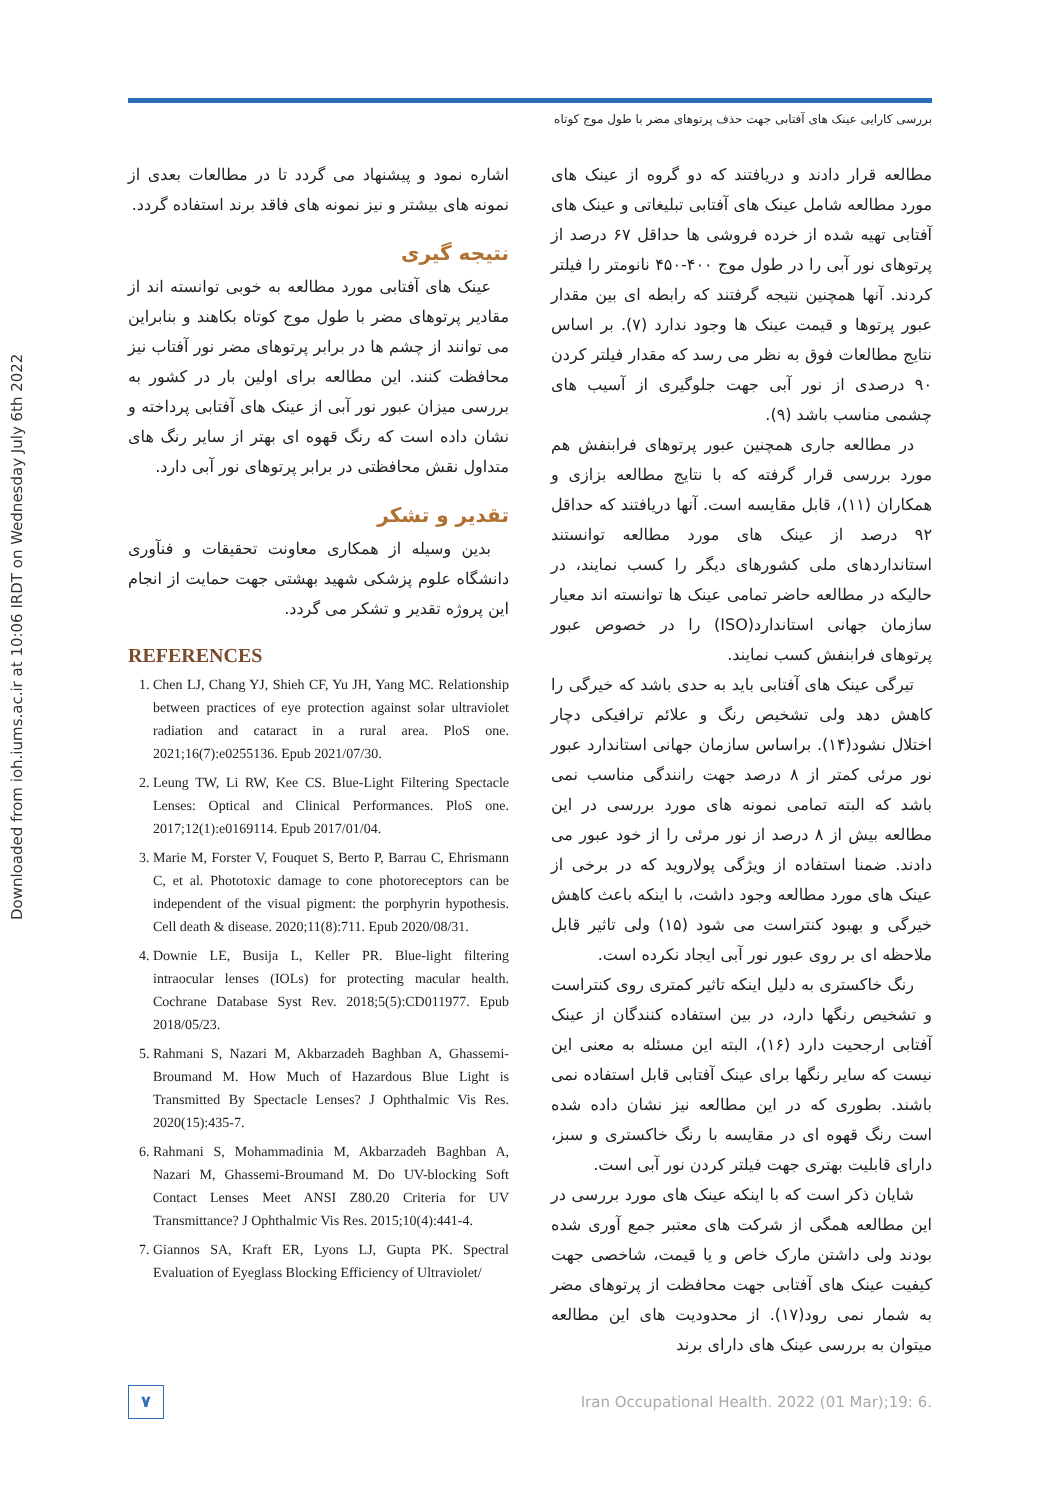بررسی کارایی عینک های آفتابی جهت حذف پرتوهای مضر با طول موج کوتاه
Downloaded from ioh.iums.ac.ir at 10:06 IRDT on Wednesday July 6th 2022
مطالعه قرار دادند و دریافتند که دو گروه از عینک های مورد مطالعه شامل عینک های آفتابی تبلیغاتی و عینک های آفتابی تهیه شده از خرده فروشی ها حداقل ۶۷ درصد از پرتوهای نور آبی را در طول موج ۴۰۰-۴۵۰ نانومتر را فیلتر کردند. آنها همچنین نتیجه گرفتند که رابطه ای بین مقدار عبور پرتوها و قیمت عینک ها وجود ندارد (۷). بر اساس نتایج مطالعات فوق به نظر می رسد که مقدار فیلتر کردن ۹۰ درصدی از نور آبی جهت جلوگیری از آسیب های چشمی مناسب باشد (۹).
در مطالعه جاری همچنین عبور پرتوهای فرابنفش هم مورد بررسی قرار گرفته که با نتایج مطالعه بزازی و همکاران (۱۱)، قابل مقایسه است. آنها دریافتند که حداقل ۹۲ درصد از عینک های مورد مطالعه توانستند استانداردهای ملی کشورهای دیگر را کسب نمایند، در حالیکه در مطالعه حاضر تمامی عینک ها توانسته اند معیار سازمان جهانی استاندارد(ISO) را در خصوص عبور پرتوهای فرابنفش کسب نمایند.
تیرگی عینک های آفتابی باید به حدی باشد که خیرگی را کاهش دهد ولی تشخیص رنگ و علائم ترافیکی دچار اختلال نشود(۱۴). براساس سازمان جهانی استاندارد عبور نور مرئی کمتر از ۸ درصد جهت رانندگی مناسب نمی باشد که البته تمامی نمونه های مورد بررسی در این مطالعه بیش از ۸ درصد از نور مرئی را از خود عبور می دادند. ضمنا استفاده از ویژگی پولاروید که در برخی از عینک های مورد مطالعه وجود داشت، با اینکه باعث کاهش خیرگی و بهبود کنتراست می شود (۱۵) ولی تاثیر قابل ملاحظه ای بر روی عبور نور آبی ایجاد نکرده است.
رنگ خاکستری به دلیل اینکه تاثیر کمتری روی کنتراست و تشخیص رنگها دارد، در بین استفاده کنندگان از عینک آفتابی ارجحیت دارد (۱۶)، البته این مسئله به معنی این نیست که سایر رنگها برای عینک آفتابی قابل استفاده نمی باشند. بطوری که در این مطالعه نیز نشان داده شده است رنگ قهوه ای در مقایسه با رنگ خاکستری و سبز، دارای قابلیت بهتری جهت فیلتر کردن نور آبی است.
شایان ذکر است که با اینکه عینک های مورد بررسی در این مطالعه همگی از شرکت های معتبر جمع آوری شده بودند ولی داشتن مارک خاص و یا قیمت، شاخصی جهت کیفیت عینک های آفتابی جهت محافظت از پرتوهای مضر به شمار نمی رود(۱۷). از محدودیت های این مطالعه میتوان به بررسی عینک های دارای برند
اشاره نمود و پیشنهاد می گردد تا در مطالعات بعدی از نمونه های بیشتر و نیز نمونه های فاقد برند استفاده گردد.
نتیجه گیری
عینک های آفتابی مورد مطالعه به خوبی توانسته اند از مقادیر پرتوهای مضر با طول موج کوتاه بکاهند و بنابراین می توانند از چشم ها در برابر پرتوهای مضر نور آفتاب نیز محافظت کنند. این مطالعه برای اولین بار در کشور به بررسی میزان عبور نور آبی از عینک های آفتابی پرداخته و نشان داده است که رنگ قهوه ای بهتر از سایر رنگ های متداول نقش محافظتی در برابر پرتوهای نور آبی دارد.
تقدیر و تشکر
بدین وسیله از همکاری معاونت تحقیقات و فنآوری دانشگاه علوم پزشکی شهید بهشتی جهت حمایت از انجام این پروژه تقدیر و تشکر می گردد.
REFERENCES
1. Chen LJ, Chang YJ, Shieh CF, Yu JH, Yang MC. Relationship between practices of eye protection against solar ultraviolet radiation and cataract in a rural area. PloS one. 2021;16(7):e0255136. Epub 2021/07/30.
2. Leung TW, Li RW, Kee CS. Blue-Light Filtering Spectacle Lenses: Optical and Clinical Performances. PloS one. 2017;12(1):e0169114. Epub 2017/01/04.
3. Marie M, Forster V, Fouquet S, Berto P, Barrau C, Ehrismann C, et al. Phototoxic damage to cone photoreceptors can be independent of the visual pigment: the porphyrin hypothesis. Cell death & disease. 2020;11(8):711. Epub 2020/08/31.
4. Downie LE, Busija L, Keller PR. Blue-light filtering intraocular lenses (IOLs) for protecting macular health. Cochrane Database Syst Rev. 2018;5(5):CD011977. Epub 2018/05/23.
5. Rahmani S, Nazari M, Akbarzadeh Baghban A, Ghassemi-Broumand M. How Much of Hazardous Blue Light is Transmitted By Spectacle Lenses? J Ophthalmic Vis Res. 2020(15):435-7.
6. Rahmani S, Mohammadinia M, Akbarzadeh Baghban A, Nazari M, Ghassemi-Broumand M. Do UV-blocking Soft Contact Lenses Meet ANSI Z80.20 Criteria for UV Transmittance? J Ophthalmic Vis Res. 2015;10(4):441-4.
7. Giannos SA, Kraft ER, Lyons LJ, Gupta PK. Spectral Evaluation of Eyeglass Blocking Efficiency of Ultraviolet/
۷
Iran Occupational Health. 2022 (01 Mar);19: 6.